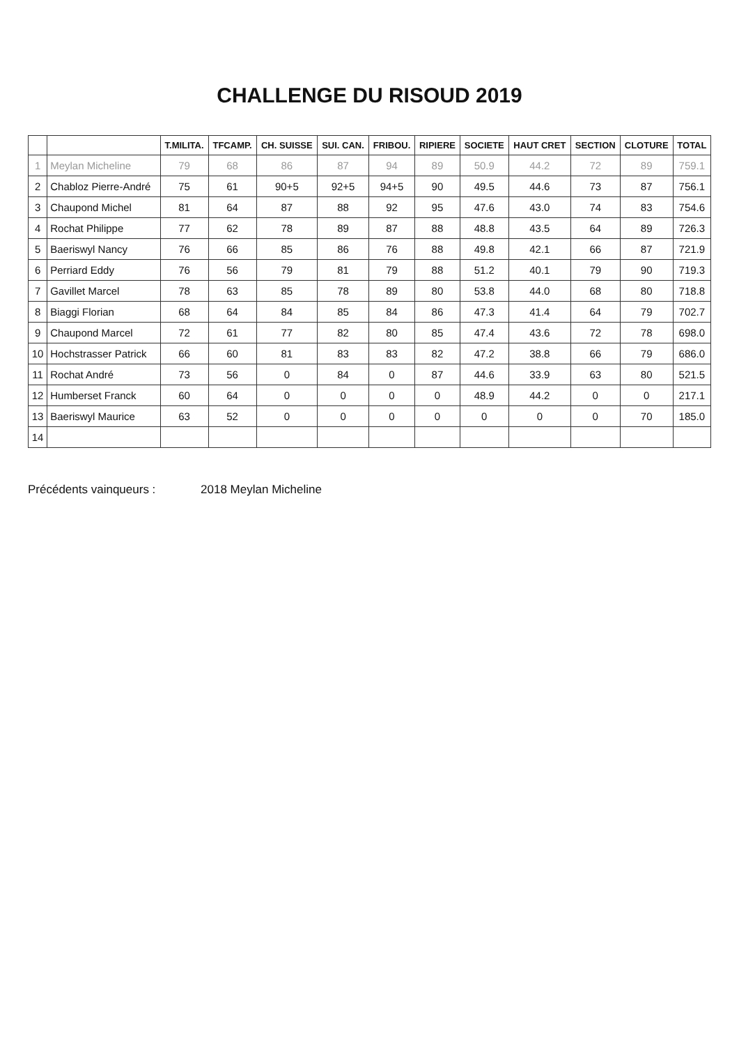CHALLENGE DU RISOUD 2019
| | | T.MILITA. | TFCAMP. | CH. SUISSE | SUI. CAN. | FRIBOU. | RIPIERE | SOCIETE | HAUT CRET | SECTION | CLOTURE | TOTAL |
| --- | --- | --- | --- | --- | --- | --- | --- | --- | --- | --- | --- | --- |
| 1 | Meylan Micheline | 79 | 68 | 86 | 87 | 94 | 89 | 50.9 | 44.2 | 72 | 89 | 759.1 |
| 2 | Chabloz Pierre-André | 75 | 61 | 90+5 | 92+5 | 94+5 | 90 | 49.5 | 44.6 | 73 | 87 | 756.1 |
| 3 | Chaupond Michel | 81 | 64 | 87 | 88 | 92 | 95 | 47.6 | 43.0 | 74 | 83 | 754.6 |
| 4 | Rochat Philippe | 77 | 62 | 78 | 89 | 87 | 88 | 48.8 | 43.5 | 64 | 89 | 726.3 |
| 5 | Baeriswyl Nancy | 76 | 66 | 85 | 86 | 76 | 88 | 49.8 | 42.1 | 66 | 87 | 721.9 |
| 6 | Perriard Eddy | 76 | 56 | 79 | 81 | 79 | 88 | 51.2 | 40.1 | 79 | 90 | 719.3 |
| 7 | Gavillet Marcel | 78 | 63 | 85 | 78 | 89 | 80 | 53.8 | 44.0 | 68 | 80 | 718.8 |
| 8 | Biaggi Florian | 68 | 64 | 84 | 85 | 84 | 86 | 47.3 | 41.4 | 64 | 79 | 702.7 |
| 9 | Chaupond Marcel | 72 | 61 | 77 | 82 | 80 | 85 | 47.4 | 43.6 | 72 | 78 | 698.0 |
| 10 | Hochstrasser Patrick | 66 | 60 | 81 | 83 | 83 | 82 | 47.2 | 38.8 | 66 | 79 | 686.0 |
| 11 | Rochat André | 73 | 56 | 0 | 84 | 0 | 87 | 44.6 | 33.9 | 63 | 80 | 521.5 |
| 12 | Humberset Franck | 60 | 64 | 0 | 0 | 0 | 0 | 48.9 | 44.2 | 0 | 0 | 217.1 |
| 13 | Baeriswyl Maurice | 63 | 52 | 0 | 0 | 0 | 0 | 0 | 0 | 0 | 70 | 185.0 |
| 14 | | | | | | | | | | | | |
Précédents vainqueurs : 2018 Meylan Micheline